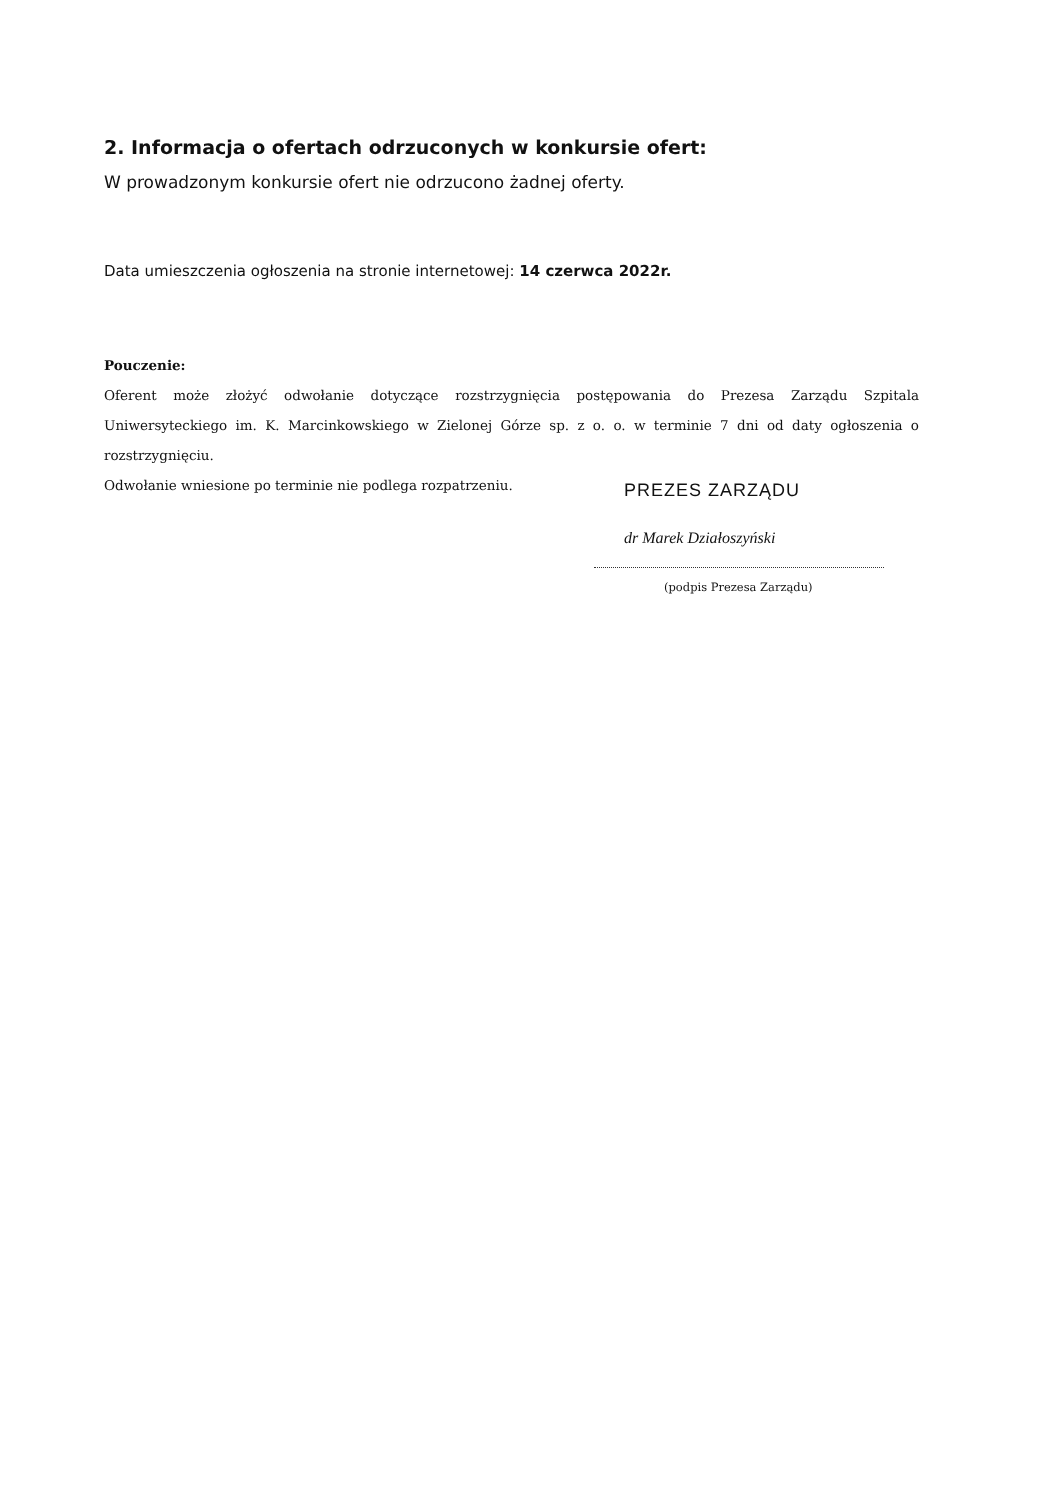2. Informacja o ofertach odrzuconych w konkursie ofert:
W prowadzonym konkursie ofert nie odrzucono żadnej oferty.
Data umieszczenia ogłoszenia na stronie internetowej: 14 czerwca 2022r.
Pouczenie:
Oferent może złożyć odwołanie dotyczące rozstrzygnięcia postępowania do Prezesa Zarządu Szpitala Uniwersyteckiego im. K. Marcinkowskiego w Zielonej Górze sp. z o. o. w terminie 7 dni od daty ogłoszenia o rozstrzygnięciu.
Odwołanie wniesione po terminie nie podlega rozpatrzeniu.
PREZES ZARZĄDU
dr Marek Działoszyński
(podpis Prezesa Zarządu)